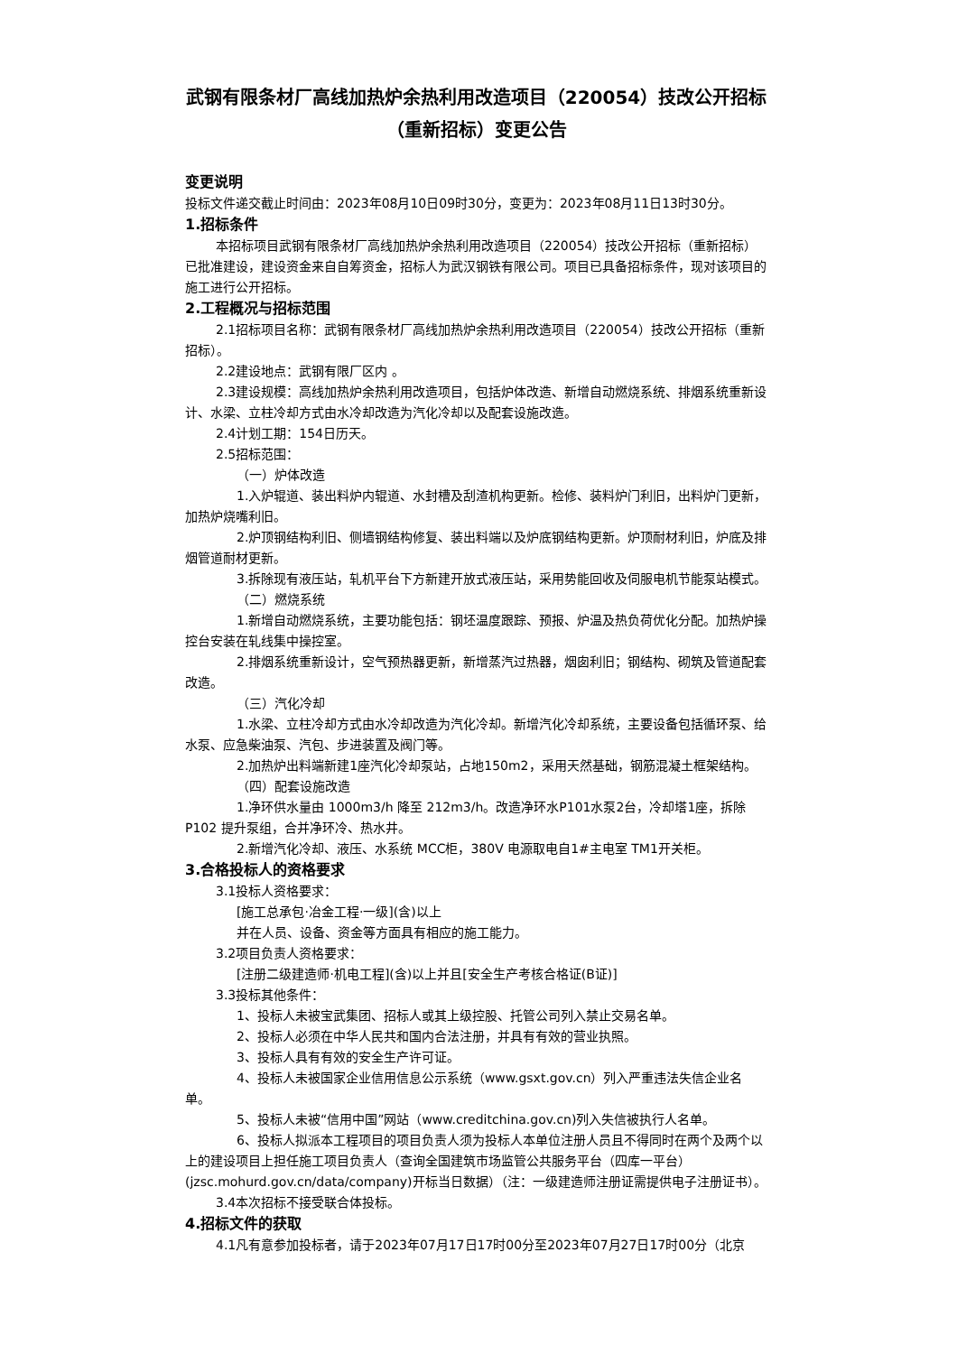武钢有限条材厂高线加热炉余热利用改造项目（220054）技改公开招标（重新招标）变更公告
变更说明
投标文件递交截止时间由：2023年08月10日09时30分，变更为：2023年08月11日13时30分。
1.招标条件
本招标项目武钢有限条材厂高线加热炉余热利用改造项目（220054）技改公开招标（重新招标）已批准建设，建设资金来自自筹资金，招标人为武汉钢铁有限公司。项目已具备招标条件，现对该项目的施工进行公开招标。
2.工程概况与招标范围
2.1招标项目名称：武钢有限条材厂高线加热炉余热利用改造项目（220054）技改公开招标（重新招标）。
2.2建设地点：武钢有限厂区内 。
2.3建设规模：高线加热炉余热利用改造项目，包括炉体改造、新增自动燃烧系统、排烟系统重新设计、水梁、立柱冷却方式由水冷却改造为汽化冷却以及配套设施改造。
2.4计划工期：154日历天。
2.5招标范围：
（一）炉体改造
1.入炉辊道、装出料炉内辊道、水封槽及刮渣机构更新。检修、装料炉门利旧，出料炉门更新，加热炉烧嘴利旧。
2.炉顶钢结构利旧、侧墙钢结构修复、装出料端以及炉底钢结构更新。炉顶耐材利旧，炉底及排烟管道耐材更新。
3.拆除现有液压站，轧机平台下方新建开放式液压站，采用势能回收及伺服电机节能泵站模式。
（二）燃烧系统
1.新增自动燃烧系统，主要功能包括：钢坯温度跟踪、预报、炉温及热负荷优化分配。加热炉操控台安装在轧线集中操控室。
2.排烟系统重新设计，空气预热器更新，新增蒸汽过热器，烟囱利旧；钢结构、砌筑及管道配套改造。
（三）汽化冷却
1.水梁、立柱冷却方式由水冷却改造为汽化冷却。新增汽化冷却系统，主要设备包括循环泵、给水泵、应急柴油泵、汽包、步进装置及阀门等。
2.加热炉出料端新建1座汽化冷却泵站，占地150m2，采用天然基础，钢筋混凝土框架结构。
（四）配套设施改造
1.净环供水量由 1000m3/h 降至 212m3/h。改造净环水P101水泵2台，冷却塔1座，拆除P102 提升泵组，合并净环冷、热水井。
2.新增汽化冷却、液压、水系统 MCC柜，380V 电源取电自1#主电室 TM1开关柜。
3.合格投标人的资格要求
3.1投标人资格要求：
[施工总承包·冶金工程·一级](含)以上
并在人员、设备、资金等方面具有相应的施工能力。
3.2项目负责人资格要求：
[注册二级建造师·机电工程](含)以上并且[安全生产考核合格证(B证)]
3.3投标其他条件：
1、投标人未被宝武集团、招标人或其上级控股、托管公司列入禁止交易名单。
2、投标人必须在中华人民共和国内合法注册，并具有有效的营业执照。
3、投标人具有有效的安全生产许可证。
4、投标人未被国家企业信用信息公示系统（www.gsxt.gov.cn）列入严重违法失信企业名单。
5、投标人未被“信用中国”网站（www.creditchina.gov.cn)列入失信被执行人名单。
6、投标人拟派本工程项目的项目负责人须为投标人本单位注册人员且不得同时在两个及两个以上的建设项目上担任施工项目负责人（查询全国建筑市场监管公共服务平台（四库一平台）(jzsc.mohurd.gov.cn/data/company)开标当日数据）（注：一级建造师注册证需提供电子注册证书）。
3.4本次招标不接受联合体投标。
4.招标文件的获取
4.1凡有意参加投标者，请于2023年07月17日17时00分至2023年07月27日17时00分（北京